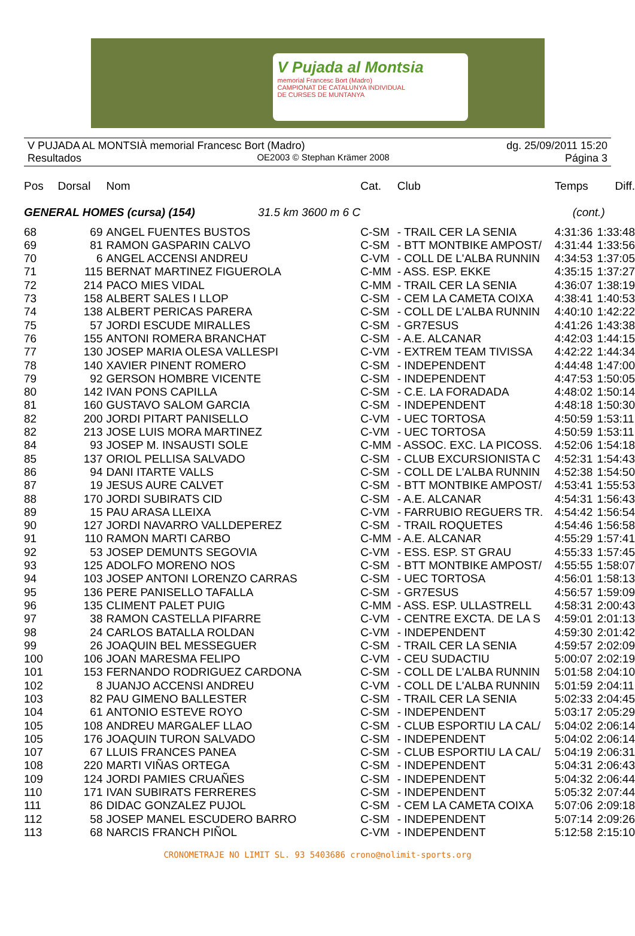V Pujada al Montsia
memorial Francesc Bort (Madro)
CAMPIONAT DE CATALUNYA INDIVIDUAL
DE CURSES DE MUNTANYA
V PUJADA AL MONTSIÀ memorial Francesc Bort (Madro) dg. 25/09/2011 15:20
Resultados OE2003 © Stephan Krämer 2008 Página 3
| Pos | Dorsal | Nom | Cat. | Club | Temps | Diff. |
| --- | --- | --- | --- | --- | --- | --- |
| GENERAL HOMES (cursa) (154) 31.5 km 3600 m 6 C | | | | | (cont.) | |
| 68 | 69 | ANGEL FUENTES BUSTOS | C-SM | - TRAIL CER LA SENIA | 4:31:36 | 1:33:48 |
| 69 | 81 | RAMON GASPARIN CALVO | C-SM | - BTT MONTBIKE AMPOST/ | 4:31:44 | 1:33:56 |
| 70 | 6 | ANGEL ACCENSI ANDREU | C-VM | - COLL DE L'ALBA RUNNIN | 4:34:53 | 1:37:05 |
| 71 | 115 | BERNAT MARTINEZ FIGUEROLA | C-MM | - ASS. ESP. EKKE | 4:35:15 | 1:37:27 |
| 72 | 214 | PACO MIES VIDAL | C-MM | - TRAIL CER LA SENIA | 4:36:07 | 1:38:19 |
| 73 | 158 | ALBERT SALES I LLOP | C-SM | - CEM LA CAMETA COIXA | 4:38:41 | 1:40:53 |
| 74 | 138 | ALBERT PERICAS PARERA | C-SM | - COLL DE L'ALBA RUNNIN | 4:40:10 | 1:42:22 |
| 75 | 57 | JORDI ESCUDE MIRALLES | C-SM | - GR7ESUS | 4:41:26 | 1:43:38 |
| 76 | 155 | ANTONI ROMERA BRANCHAT | C-SM | - A.E. ALCANAR | 4:42:03 | 1:44:15 |
| 77 | 130 | JOSEP MARIA OLESA VALLESPI | C-VM | - EXTREM TEAM TIVISSA | 4:42:22 | 1:44:34 |
| 78 | 140 | XAVIER PINENT ROMERO | C-SM | - INDEPENDENT | 4:44:48 | 1:47:00 |
| 79 | 92 | GERSON HOMBRE VICENTE | C-SM | - INDEPENDENT | 4:47:53 | 1:50:05 |
| 80 | 142 | IVAN PONS CAPILLA | C-SM | - C.E. LA FORADADA | 4:48:02 | 1:50:14 |
| 81 | 160 | GUSTAVO SALOM GARCIA | C-SM | - INDEPENDENT | 4:48:18 | 1:50:30 |
| 82 | 200 | JORDI PITART PANISELLO | C-VM | - UEC TORTOSA | 4:50:59 | 1:53:11 |
| 82 | 213 | JOSE LUIS MORA MARTINEZ | C-VM | - UEC TORTOSA | 4:50:59 | 1:53:11 |
| 84 | 93 | JOSEP M. INSAUSTI SOLE | C-MM | - ASSOC. EXC. LA PICOSS. | 4:52:06 | 1:54:18 |
| 85 | 137 | ORIOL PELLISA SALVADO | C-SM | - CLUB EXCURSIONISTA C | 4:52:31 | 1:54:43 |
| 86 | 94 | DANI ITARTE VALLS | C-SM | - COLL DE L'ALBA RUNNIN | 4:52:38 | 1:54:50 |
| 87 | 19 | JESUS AURE CALVET | C-SM | - BTT MONTBIKE AMPOST/ | 4:53:41 | 1:55:53 |
| 88 | 170 | JORDI SUBIRATS CID | C-SM | - A.E. ALCANAR | 4:54:31 | 1:56:43 |
| 89 | 15 | PAU ARASA LLEIXA | C-VM | - FARRUBIO REGUERS TR. | 4:54:42 | 1:56:54 |
| 90 | 127 | JORDI NAVARRO VALLDEPEREZ | C-SM | - TRAIL ROQUETES | 4:54:46 | 1:56:58 |
| 91 | 110 | RAMON MARTI CARBO | C-MM | - A.E. ALCANAR | 4:55:29 | 1:57:41 |
| 92 | 53 | JOSEP DEMUNTS SEGOVIA | C-VM | - ESS. ESP. ST GRAU | 4:55:33 | 1:57:45 |
| 93 | 125 | ADOLFO MORENO NOS | C-SM | - BTT MONTBIKE AMPOST/ | 4:55:55 | 1:58:07 |
| 94 | 103 | JOSEP ANTONI LORENZO CARRAS | C-SM | - UEC TORTOSA | 4:56:01 | 1:58:13 |
| 95 | 136 | PERE PANISELLO TAFALLA | C-SM | - GR7ESUS | 4:56:57 | 1:59:09 |
| 96 | 135 | CLIMENT PALET PUIG | C-MM | - ASS. ESP. ULLASTRELL | 4:58:31 | 2:00:43 |
| 97 | 38 | RAMON CASTELLA PIFARRE | C-VM | - CENTRE EXCTA. DE LA S | 4:59:01 | 2:01:13 |
| 98 | 24 | CARLOS BATALLA ROLDAN | C-VM | - INDEPENDENT | 4:59:30 | 2:01:42 |
| 99 | 26 | JOAQUIN BEL MESSEGUER | C-SM | - TRAIL CER LA SENIA | 4:59:57 | 2:02:09 |
| 100 | 106 | JOAN MARESMA FELIPO | C-VM | - CEU SUDACTIU | 5:00:07 | 2:02:19 |
| 101 | 153 | FERNANDO RODRIGUEZ CARDONA | C-SM | - COLL DE L'ALBA RUNNIN | 5:01:58 | 2:04:10 |
| 102 | 8 | JUANJO ACCENSI ANDREU | C-VM | - COLL DE L'ALBA RUNNIN | 5:01:59 | 2:04:11 |
| 103 | 82 | PAU GIMENO BALLESTER | C-SM | - TRAIL CER LA SENIA | 5:02:33 | 2:04:45 |
| 104 | 61 | ANTONIO ESTEVE ROYO | C-SM | - INDEPENDENT | 5:03:17 | 2:05:29 |
| 105 | 108 | ANDREU MARGALEF LLAO | C-SM | - CLUB ESPORTIU LA CAL/ | 5:04:02 | 2:06:14 |
| 105 | 176 | JOAQUIN TURON SALVADO | C-SM | - INDEPENDENT | 5:04:02 | 2:06:14 |
| 107 | 67 | LLUIS FRANCES PANEA | C-SM | - CLUB ESPORTIU LA CAL/ | 5:04:19 | 2:06:31 |
| 108 | 220 | MARTI VIÑAS ORTEGA | C-SM | - INDEPENDENT | 5:04:31 | 2:06:43 |
| 109 | 124 | JORDI PAMIES CRUAÑES | C-SM | - INDEPENDENT | 5:04:32 | 2:06:44 |
| 110 | 171 | IVAN SUBIRATS FERRERES | C-SM | - INDEPENDENT | 5:05:32 | 2:07:44 |
| 111 | 86 | DIDAC GONZALEZ PUJOL | C-SM | - CEM LA CAMETA COIXA | 5:07:06 | 2:09:18 |
| 112 | 58 | JOSEP MANEL ESCUDERO BARRO | C-SM | - INDEPENDENT | 5:07:14 | 2:09:26 |
| 113 | 68 | NARCIS FRANCH PIÑOL | C-VM | - INDEPENDENT | 5:12:58 | 2:15:10 |
CRONOMETRAJE NO LIMIT SL. 93 5403686 crono@nolimit-sports.org